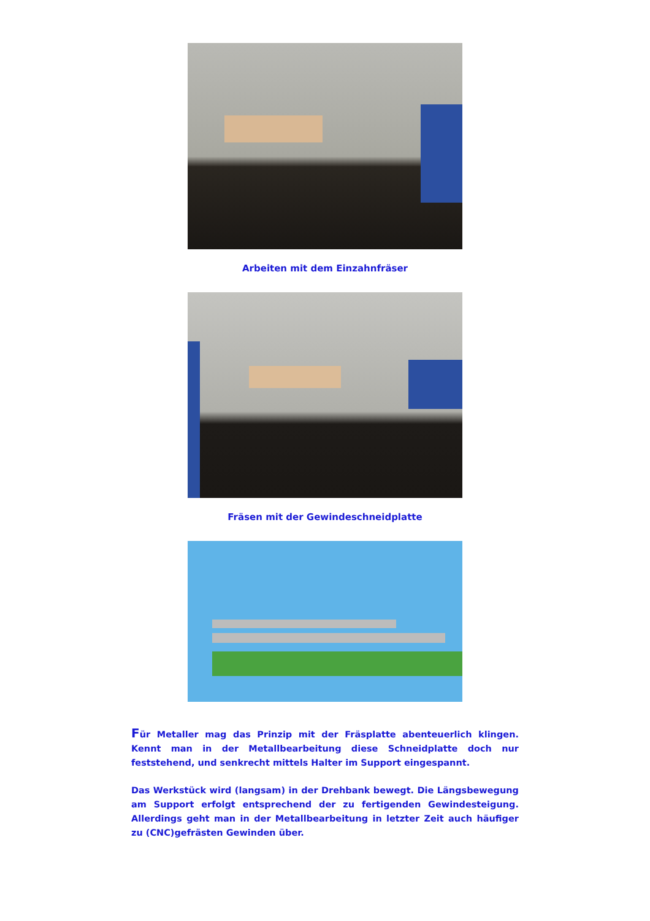Arbeiten mit dem Einzahnfräser
Fräsen mit der Gewindeschneidplatte
Für Metaller mag das Prinzip mit der Fräsplatte abenteuerlich klingen. Kennt man in der Metallbearbeitung diese Schneidplatte doch nur feststehend, und senkrecht mittels Halter im Support eingespannt.
Das Werkstück wird (langsam) in der Drehbank bewegt. Die Längsbewegung am Support erfolgt entsprechend der zu fertigenden Gewindesteigung. Allerdings geht man in der Metallbearbeitung in letzter Zeit auch häufiger zu (CNC)gefrästen Gewinden über.